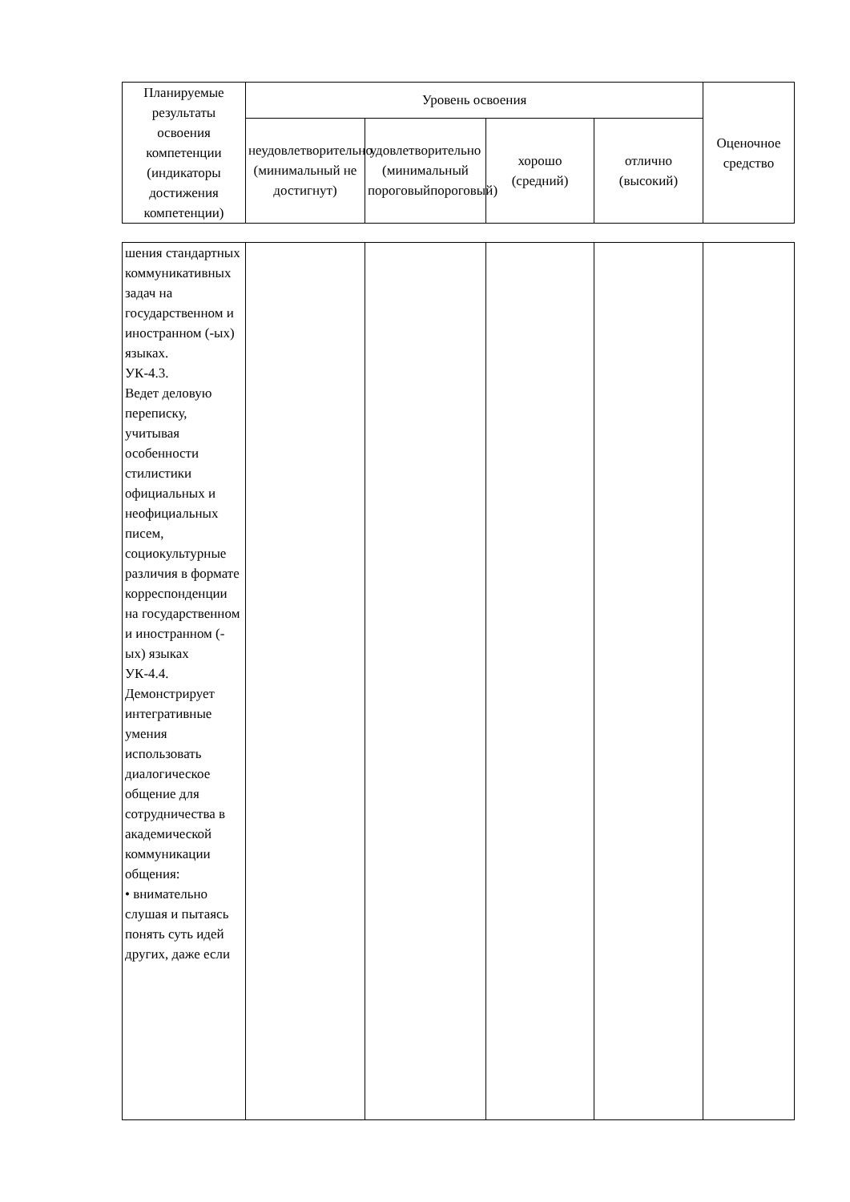| Планируемые результаты освоения компетенции (индикаторы достижения компетенции) | Уровень освоения | | | | Оценочное средство |
| --- | --- | --- | --- | --- | --- |
| | неудовлетворительно (минимальный не достигнут) | удовлетворительно (минимальный пороговыйпороговый) | хорошо (средний) | отлично (высокий) | |
| шения стандартных коммуникативных задач на государственном и иностранном (-ых) языках. УК-4.3. Ведет деловую переписку, учитывая особенности стилистики официальных и неофициальных писем, социокультурные различия в формате корреспонденции на государственном и иностранном (-ых) языках УК-4.4. Демонстрирует интегративные умения использовать диалогическое общение для сотрудничества в академической коммуникации общения: • внимательно слушая и пытаясь понять суть идей других, даже если | | | | | |